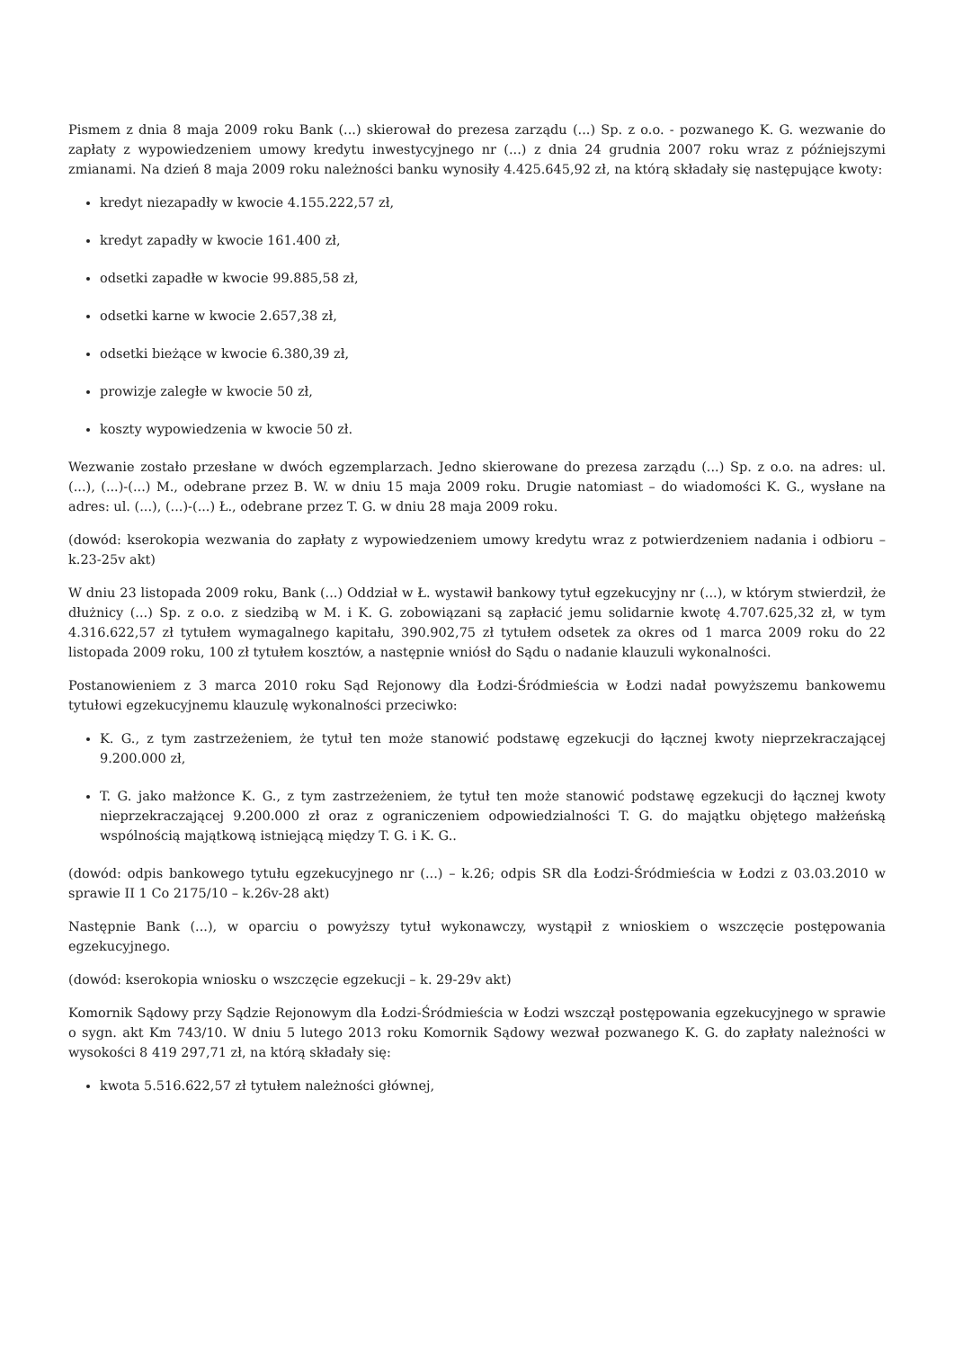Pismem z dnia 8 maja 2009 roku Bank (...) skierował do prezesa zarządu (...) Sp. z o.o. - pozwanego K. G. wezwanie do zapłaty z wypowiedzeniem umowy kredytu inwestycyjnego nr (...) z dnia 24 grudnia 2007 roku wraz z późniejszymi zmianami. Na dzień 8 maja 2009 roku należności banku wynosiły 4.425.645,92 zł, na którą składały się następujące kwoty:
kredyt niezapadły w kwocie 4.155.222,57 zł,
kredyt zapadły w kwocie 161.400 zł,
odsetki zapadłe w kwocie 99.885,58 zł,
odsetki karne w kwocie 2.657,38 zł,
odsetki bieżące w kwocie 6.380,39 zł,
prowizje zaległe w kwocie 50 zł,
koszty wypowiedzenia w kwocie 50 zł.
Wezwanie zostało przesłane w dwóch egzemplarzach. Jedno skierowane do prezesa zarządu (...) Sp. z o.o. na adres: ul. (...), (...)-(...) M., odebrane przez B. W. w dniu 15 maja 2009 roku. Drugie natomiast – do wiadomości K. G., wysłane na adres: ul. (...), (...)-(...) Ł., odebrane przez T. G. w dniu 28 maja 2009 roku.
(dowód: kserokopia wezwania do zapłaty z wypowiedzeniem umowy kredytu wraz z potwierdzeniem nadania i odbioru – k.23-25v akt)
W dniu 23 listopada 2009 roku, Bank (...) Oddział w Ł. wystawił bankowy tytuł egzekucyjny nr (...), w którym stwierdził, że dłużnicy (...) Sp. z o.o. z siedzibą w M. i K. G. zobowiązani są zapłacić jemu solidarnie kwotę 4.707.625,32 zł, w tym 4.316.622,57 zł tytułem wymagalnego kapitału, 390.902,75 zł tytułem odsetek za okres od 1 marca 2009 roku do 22 listopada 2009 roku, 100 zł tytułem kosztów, a następnie wniósł do Sądu o nadanie klauzuli wykonalności.
Postanowieniem z 3 marca 2010 roku Sąd Rejonowy dla Łodzi-Śródmieścia w Łodzi nadał powyższemu bankowemu tytułowi egzekucyjnemu klauzulę wykonalności przeciwko:
K. G., z tym zastrzeżeniem, że tytuł ten może stanowić podstawę egzekucji do łącznej kwoty nieprzekraczającej 9.200.000 zł,
T. G. jako małżonce K. G., z tym zastrzeżeniem, że tytuł ten może stanowić podstawę egzekucji do łącznej kwoty nieprzekraczającej 9.200.000 zł oraz z ograniczeniem odpowiedzialności T. G. do majątku objętego małżeńską wspólnością majątkową istniejącą między T. G. i K. G..
(dowód: odpis bankowego tytułu egzekucyjnego nr (...) – k.26; odpis SR dla Łodzi-Śródmieścia w Łodzi z 03.03.2010 w sprawie II 1 Co 2175/10 – k.26v-28 akt)
Następnie Bank (...), w oparciu o powyższy tytuł wykonawczy, wystąpił z wnioskiem o wszczęcie postępowania egzekucyjnego.
(dowód: kserokopia wniosku o wszczęcie egzekucji – k. 29-29v akt)
Komornik Sądowy przy Sądzie Rejonowym dla Łodzi-Śródmieścia w Łodzi wszczął postępowania egzekucyjnego w sprawie o sygn. akt Km 743/10. W dniu 5 lutego 2013 roku Komornik Sądowy wezwał pozwanego K. G. do zapłaty należności w wysokości 8 419 297,71 zł, na którą składały się:
kwota 5.516.622,57 zł tytułem należności głównej,